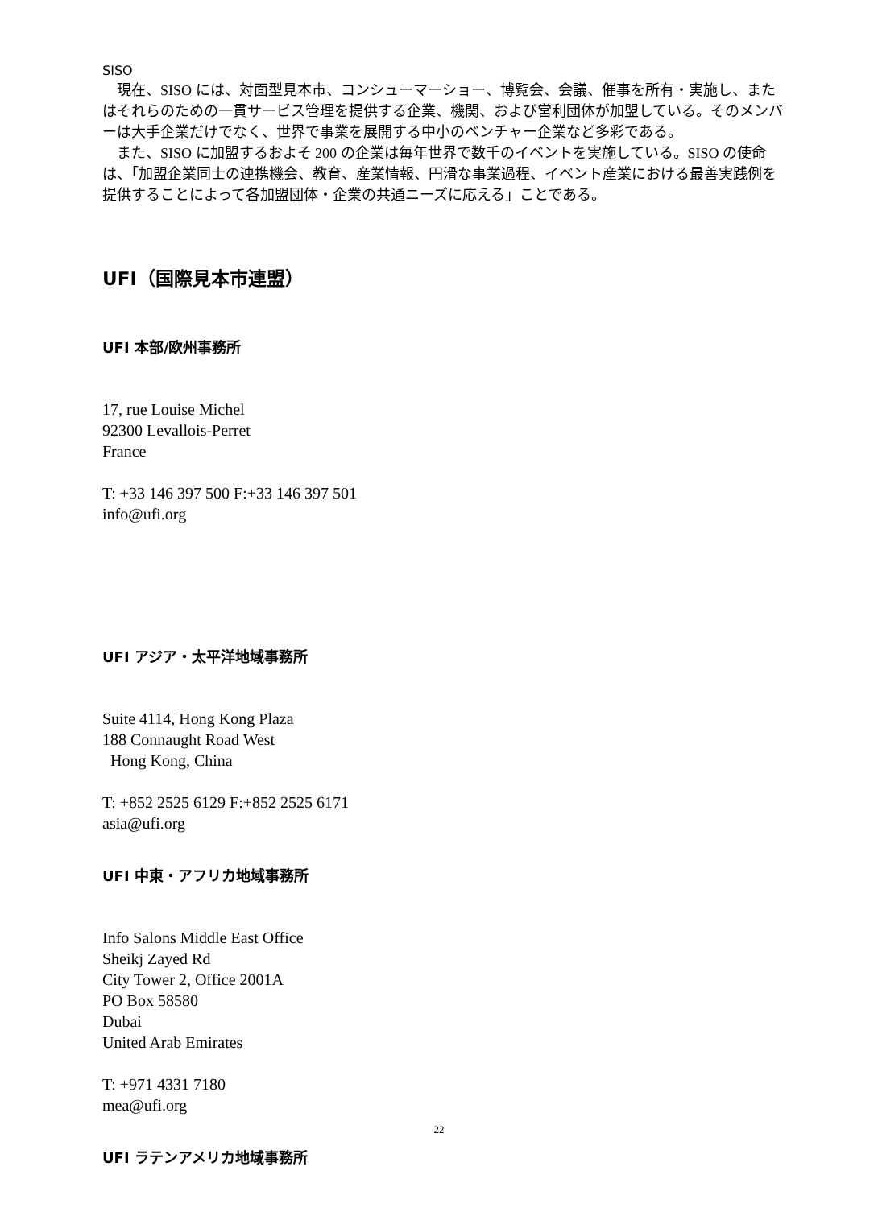SISO
　現在、SISO には、対面型見本市、コンシューマーショー、博覧会、会議、催事を所有・実施し、またはそれらのための一貫サービス管理を提供する企業、機関、および営利団体が加盟している。そのメンバーは大手企業だけでなく、世界で事業を展開する中小のベンチャー企業など多彩である。
　また、SISO に加盟するおよそ 200 の企業は毎年世界で数千のイベントを実施している。SISO の使命は、「加盟企業同士の連携機会、教育、産業情報、円滑な事業過程、イベント産業における最善実践例を提供することによって各加盟団体・企業の共通ニーズに応える」ことである。
UFI（国際見本市連盟）
UFI 本部/欧州事務所
17, rue Louise Michel
92300 Levallois-Perret
France
T: +33 146 397 500 F:+33 146 397 501
info@ufi.org
UFI アジア・太平洋地域事務所
Suite 4114, Hong Kong Plaza
188 Connaught Road West
Hong Kong, China
T: +852 2525 6129 F:+852 2525 6171
asia@ufi.org
UFI 中東・アフリカ地域事務所
Info Salons Middle East Office
Sheikj Zayed Rd
City Tower 2, Office 2001A
PO Box 58580
Dubai
United Arab Emirates
T: +971 4331 7180
mea@ufi.org
UFI ラテンアメリカ地域事務所
22